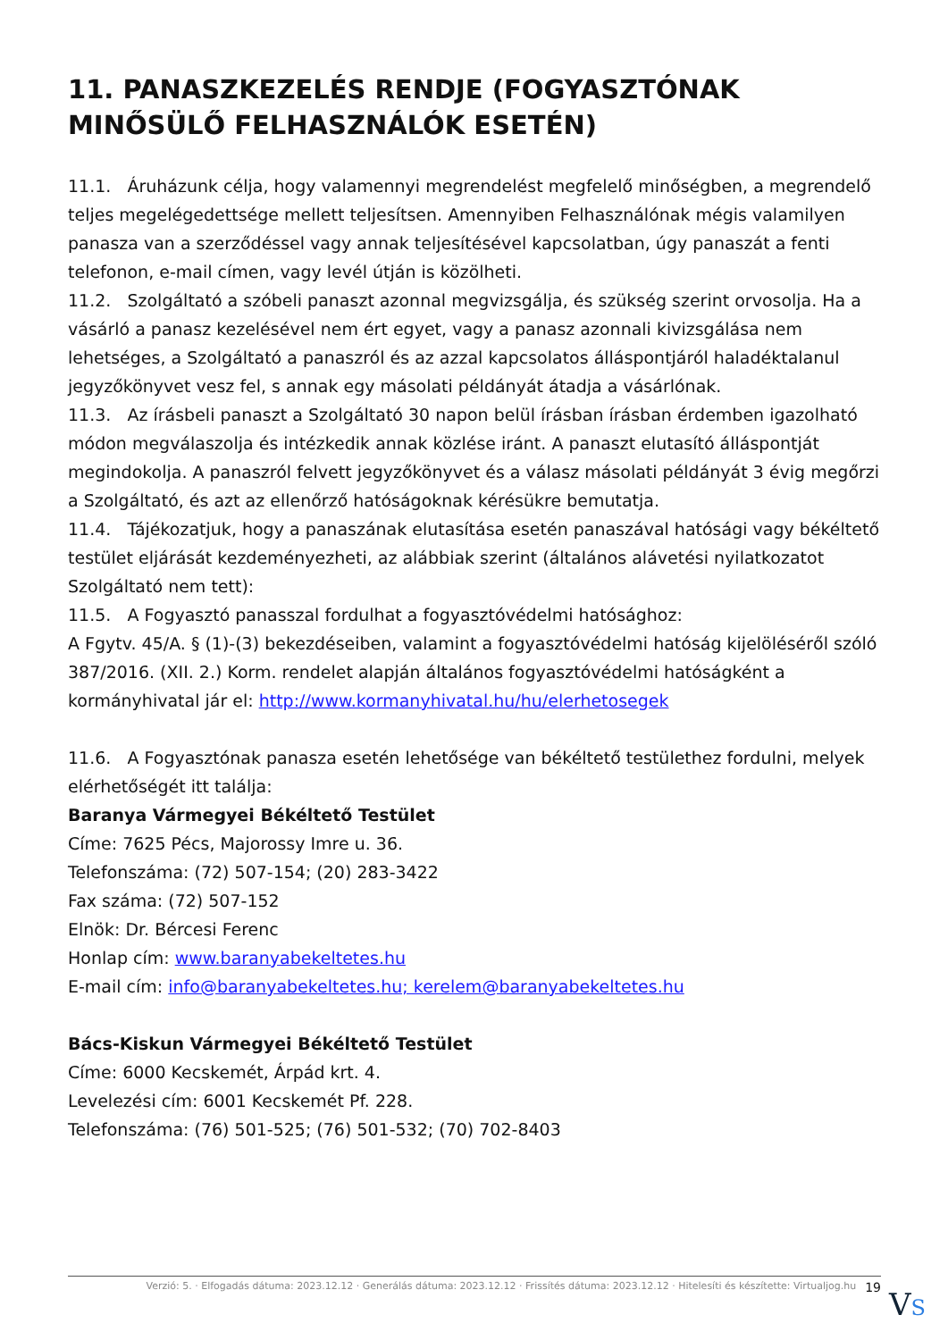11. PANASZKEZELÉS RENDJE (FOGYASZTÓNAK MINŐSÜLŐ FELHASZNÁLÓK ESETÉN)
11.1. Áruházunk célja, hogy valamennyi megrendelést megfelelő minőségben, a megrendelő teljes megelégedettsége mellett teljesítsen. Amennyiben Felhasználónak mégis valamilyen panasza van a szerződéssel vagy annak teljesítésével kapcsolatban, úgy panaszát a fenti telefonon, e-mail címen, vagy levél útján is közölheti.
11.2. Szolgáltató a szóbeli panaszt azonnal megvizsgálja, és szükség szerint orvosolja. Ha a vásárló a panasz kezelésével nem ért egyet, vagy a panasz azonnali kivizsgálása nem lehetséges, a Szolgáltató a panaszról és az azzal kapcsolatos álláspontjáról haladéktalanul jegyzőkönyvet vesz fel, s annak egy másolati példányát átadja a vásárlónak.
11.3. Az írásbeli panaszt a Szolgáltató 30 napon belül írásban írásban érdemben igazolható módon megválaszolja és intézkedik annak közlése iránt. A panaszt elutasító álláspontját megindokolja. A panaszról felvett jegyzőkönyvet és a válasz másolati példányát 3 évig megőrzi a Szolgáltató, és azt az ellenőrző hatóságoknak kérésükre bemutatja.
11.4. Tájékozatjuk, hogy a panaszának elutasítása esetén panaszával hatósági vagy békéltető testület eljárását kezdeményezheti, az alábbiak szerint (általános alávetési nyilatkozatot Szolgáltató nem tett):
11.5. A Fogyasztó panasszal fordulhat a fogyasztóvédelmi hatósághoz:
A Fgytv. 45/A. § (1)-(3) bekezdéseiben, valamint a fogyasztóvédelmi hatóság kijelöléséről szóló 387/2016. (XII. 2.) Korm. rendelet alapján általános fogyasztóvédelmi hatóságként a kormányhivatal jár el: http://www.kormanyhivatal.hu/hu/elerhetosegek
11.6. A Fogyasztónak panasza esetén lehetősége van békéltető testülethez fordulni, melyek elérhetőségét itt találja:
Baranya Vármegyei Békéltető Testület
Címe: 7625 Pécs, Majorossy Imre u. 36.
Telefonszáma: (72) 507-154; (20) 283-3422
Fax száma: (72) 507-152
Elnök: Dr. Bércesi Ferenc
Honlap cím: www.baranyabekeltetes.hu
E-mail cím: info@baranyabekeltetes.hu; kerelem@baranyabekeltetes.hu
Bács-Kiskun Vármegyei Békéltető Testület
Címe: 6000 Kecskemét, Árpád krt. 4.
Levelezési cím: 6001 Kecskemét Pf. 228.
Telefonszáma: (76) 501-525; (76) 501-532; (70) 702-8403
Verzió: 5. · Elfogadás dátuma: 2023.12.12 · Generálás dátuma: 2023.12.12 · Frissítés dátuma: 2023.12.12 · Hitelesíti és készítette: Virtualjog.hu 19
VS